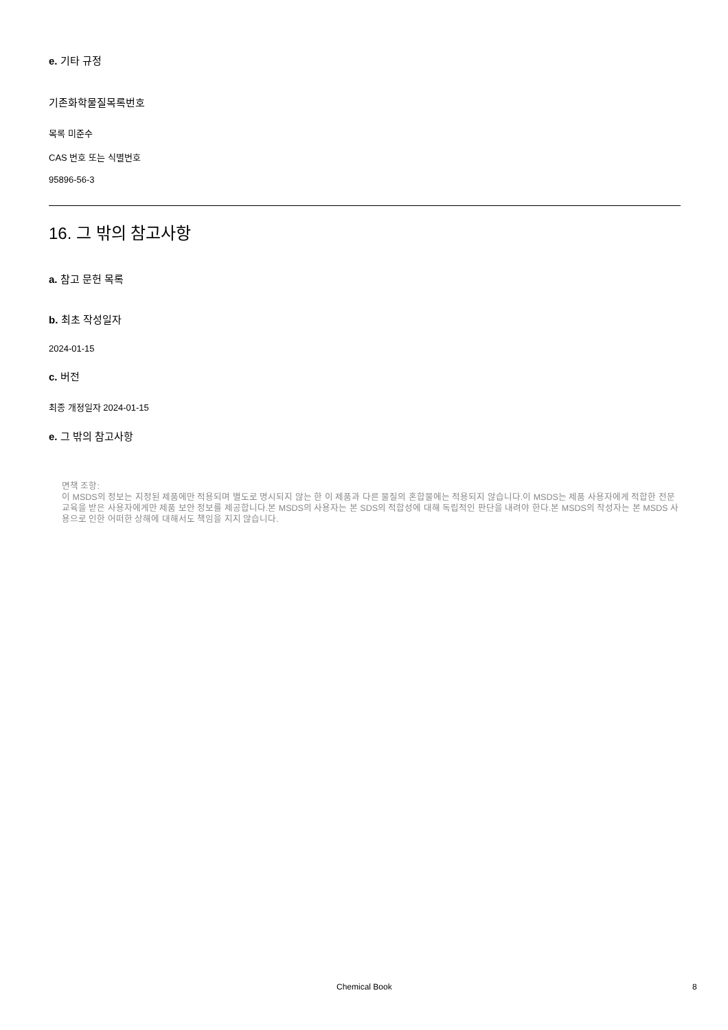e. 기타 규정
기존화학물질목록번호
목록 미준수
CAS 번호 또는 식별번호
95896-56-3
16. 그 밖의 참고사항
a. 참고 문헌 목록
b. 최초 작성일자
2024-01-15
c. 버전
최종 개정일자 2024-01-15
e. 그 밖의 참고사항
면책 조항:
이 MSDS의 정보는 지정된 제품에만 적용되며 별도로 명시되지 않는 한 이 제품과 다른 물질의 혼합물에는 적용되지 않습니다.이 MSDS는 제품 사용자에게 적합한 전문 교육을 받은 사용자에게만 제품 보안 정보를 제공합니다.본 MSDS의 사용자는 본 SDS의 적합성에 대해 독립적인 판단을 내려야 한다.본 MSDS의 작성자는 본 MSDS 사용으로 인한 어떠한 상해에 대해서도 책임을 지지 않습니다.
Chemical Book 8